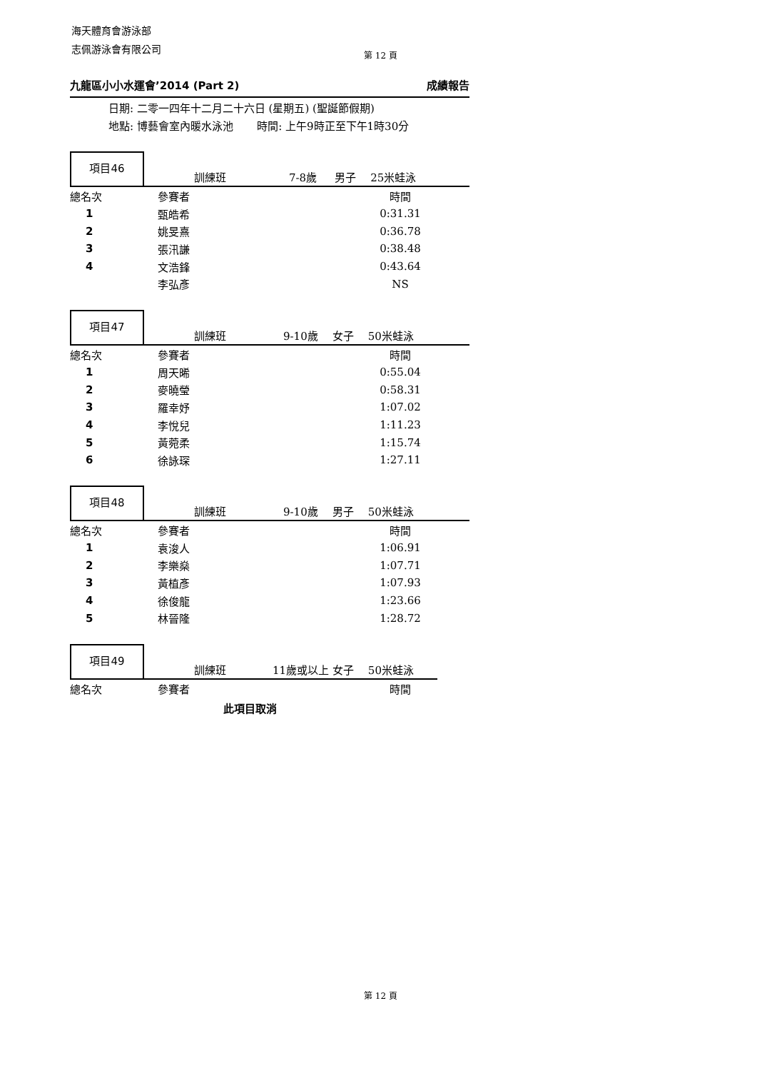海天體育會游泳部
志佩游泳會有限公司
第 12 頁
九龍區小小水運會’2014 (Part 2) 成績報告
日期: 二零一四年十二月二十六日 (星期五) (聖誕節假期)
地點: 博藝會室內暖水泳池 時間: 上午9時正至下午1時30分
項目46
訓練班 7-8歲 男子 25米蛙泳
| 總名次 | 參賽者 | 時間 |
| --- | --- | --- |
| 1 | 甄皓希 | 0:31.31 |
| 2 | 姚旻熹 | 0:36.78 |
| 3 | 張汛謙 | 0:38.48 |
| 4 | 文浩鋒 | 0:43.64 |
| | 李弘彥 | NS |
項目47
訓練班 9-10歲 女子 50米蛙泳
| 總名次 | 參賽者 | 時間 |
| --- | --- | --- |
| 1 | 周天晞 | 0:55.04 |
| 2 | 麥曉瑩 | 0:58.31 |
| 3 | 羅幸妤 | 1:07.02 |
| 4 | 李悅兒 | 1:11.23 |
| 5 | 黃菀柔 | 1:15.74 |
| 6 | 徐詠琛 | 1:27.11 |
項目48
訓練班 9-10歲 男子 50米蛙泳
| 總名次 | 參賽者 | 時間 |
| --- | --- | --- |
| 1 | 袁浚人 | 1:06.91 |
| 2 | 李樂燊 | 1:07.71 |
| 3 | 黃植彥 | 1:07.93 |
| 4 | 徐俊龍 | 1:23.66 |
| 5 | 林晉隆 | 1:28.72 |
項目49
訓練班 11歲或以上 女子 50米蛙泳
| 總名次 | 參賽者 | 時間 |
| --- | --- | --- |
此項目取消
第 12 頁